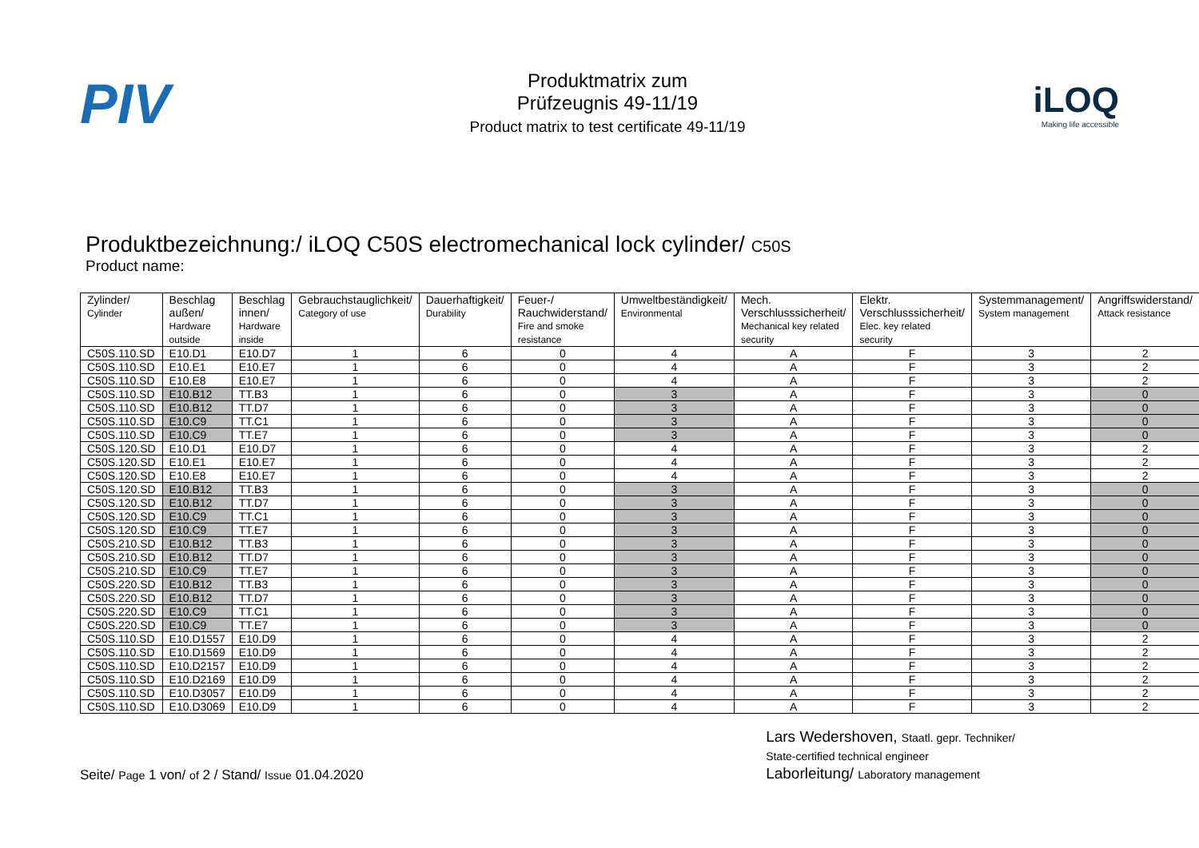PIV
Produktmatrix zum
Prüfzeugnis 49-11/19
Product matrix to test certificate 49-11/19
iLOQ
Making life accessible
Produktbezeichnung:/ iLOQ C50S electromechanical lock cylinder/ C50S
Product name:
| Zylinder/ Cylinder | Beschlag außen/ Hardware outside | Beschlag innen/ Hardware inside | Gebrauchstauglichkeit/ Category of use | Dauerhaftigkeit/ Durability | Feuer-/ Rauchwiderstand/ Fire and smoke resistance | Umweltbeständigkeit/ Environmental | Mech. Verschlusssicherheit/ Mechanical key related security | Elektr. Verschlusssicherheit/ Elec. key related security | Systemmanagement/ System management | Angriffswiderstand/ Attack resistance |
| --- | --- | --- | --- | --- | --- | --- | --- | --- | --- | --- |
| C50S.110.SD | E10.D1 | E10.D7 | 1 | 6 | 0 | 4 | A | F | 3 | 2 |
| C50S.110.SD | E10.E1 | E10.E7 | 1 | 6 | 0 | 4 | A | F | 3 | 2 |
| C50S.110.SD | E10.E8 | E10.E7 | 1 | 6 | 0 | 4 | A | F | 3 | 2 |
| C50S.110.SD | E10.B12 | TT.B3 | 1 | 6 | 0 | 3 | A | F | 3 | 0 |
| C50S.110.SD | E10.B12 | TT.D7 | 1 | 6 | 0 | 3 | A | F | 3 | 0 |
| C50S.110.SD | E10.C9 | TT.C1 | 1 | 6 | 0 | 3 | A | F | 3 | 0 |
| C50S.110.SD | E10.C9 | TT.E7 | 1 | 6 | 0 | 3 | A | F | 3 | 0 |
| C50S.120.SD | E10.D1 | E10.D7 | 1 | 6 | 0 | 4 | A | F | 3 | 2 |
| C50S.120.SD | E10.E1 | E10.E7 | 1 | 6 | 0 | 4 | A | F | 3 | 2 |
| C50S.120.SD | E10.E8 | E10.E7 | 1 | 6 | 0 | 4 | A | F | 3 | 2 |
| C50S.120.SD | E10.B12 | TT.B3 | 1 | 6 | 0 | 3 | A | F | 3 | 0 |
| C50S.120.SD | E10.B12 | TT.D7 | 1 | 6 | 0 | 3 | A | F | 3 | 0 |
| C50S.120.SD | E10.C9 | TT.C1 | 1 | 6 | 0 | 3 | A | F | 3 | 0 |
| C50S.120.SD | E10.C9 | TT.E7 | 1 | 6 | 0 | 3 | A | F | 3 | 0 |
| C50S.210.SD | E10.B12 | TT.B3 | 1 | 6 | 0 | 3 | A | F | 3 | 0 |
| C50S.210.SD | E10.B12 | TT.D7 | 1 | 6 | 0 | 3 | A | F | 3 | 0 |
| C50S.210.SD | E10.C9 | TT.E7 | 1 | 6 | 0 | 3 | A | F | 3 | 0 |
| C50S.220.SD | E10.B12 | TT.B3 | 1 | 6 | 0 | 3 | A | F | 3 | 0 |
| C50S.220.SD | E10.B12 | TT.D7 | 1 | 6 | 0 | 3 | A | F | 3 | 0 |
| C50S.220.SD | E10.C9 | TT.C1 | 1 | 6 | 0 | 3 | A | F | 3 | 0 |
| C50S.220.SD | E10.C9 | TT.E7 | 1 | 6 | 0 | 3 | A | F | 3 | 0 |
| C50S.110.SD | E10.D1557 | E10.D9 | 1 | 6 | 0 | 4 | A | F | 3 | 2 |
| C50S.110.SD | E10.D1569 | E10.D9 | 1 | 6 | 0 | 4 | A | F | 3 | 2 |
| C50S.110.SD | E10.D2157 | E10.D9 | 1 | 6 | 0 | 4 | A | F | 3 | 2 |
| C50S.110.SD | E10.D2169 | E10.D9 | 1 | 6 | 0 | 4 | A | F | 3 | 2 |
| C50S.110.SD | E10.D3057 | E10.D9 | 1 | 6 | 0 | 4 | A | F | 3 | 2 |
| C50S.110.SD | E10.D3069 | E10.D9 | 1 | 6 | 0 | 4 | A | F | 3 | 2 |
Seite/ Page 1 von/ of 2 / Stand/ Issue 01.04.2020
Lars Wedershoven, Staatl. gepr. Techniker/
State-certified technical engineer
Laborleitung/ Laboratory management